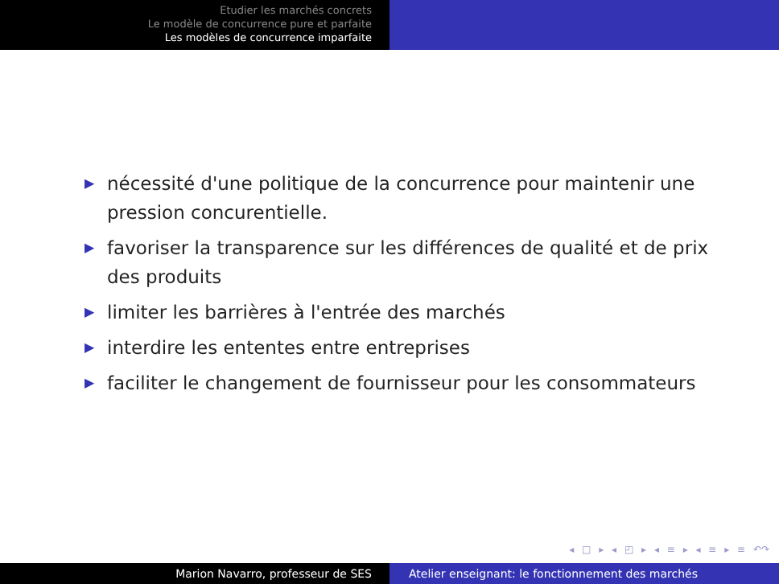Etudier les marchés concrets
Le modèle de concurrence pure et parfaite
Les modèles de concurrence imparfaite
▶ nécessité d'une politique de la concurrence pour maintenir une pression concurentielle.
▶ favoriser la transparence sur les différences de qualité et de prix des produits
▶ limiter les barrières à l'entrée des marchés
▶ interdire les ententes entre entreprises
▶ faciliter le changement de fournisseur pour les consommateurs
◂ □ ▸ ◂ ◰ ▸ ◂ ≡ ▸ ◂ ≡ ▸ ≡ ↶↷
Marion Navarro, professeur de SES Atelier enseignant: le fonctionnement des marchés